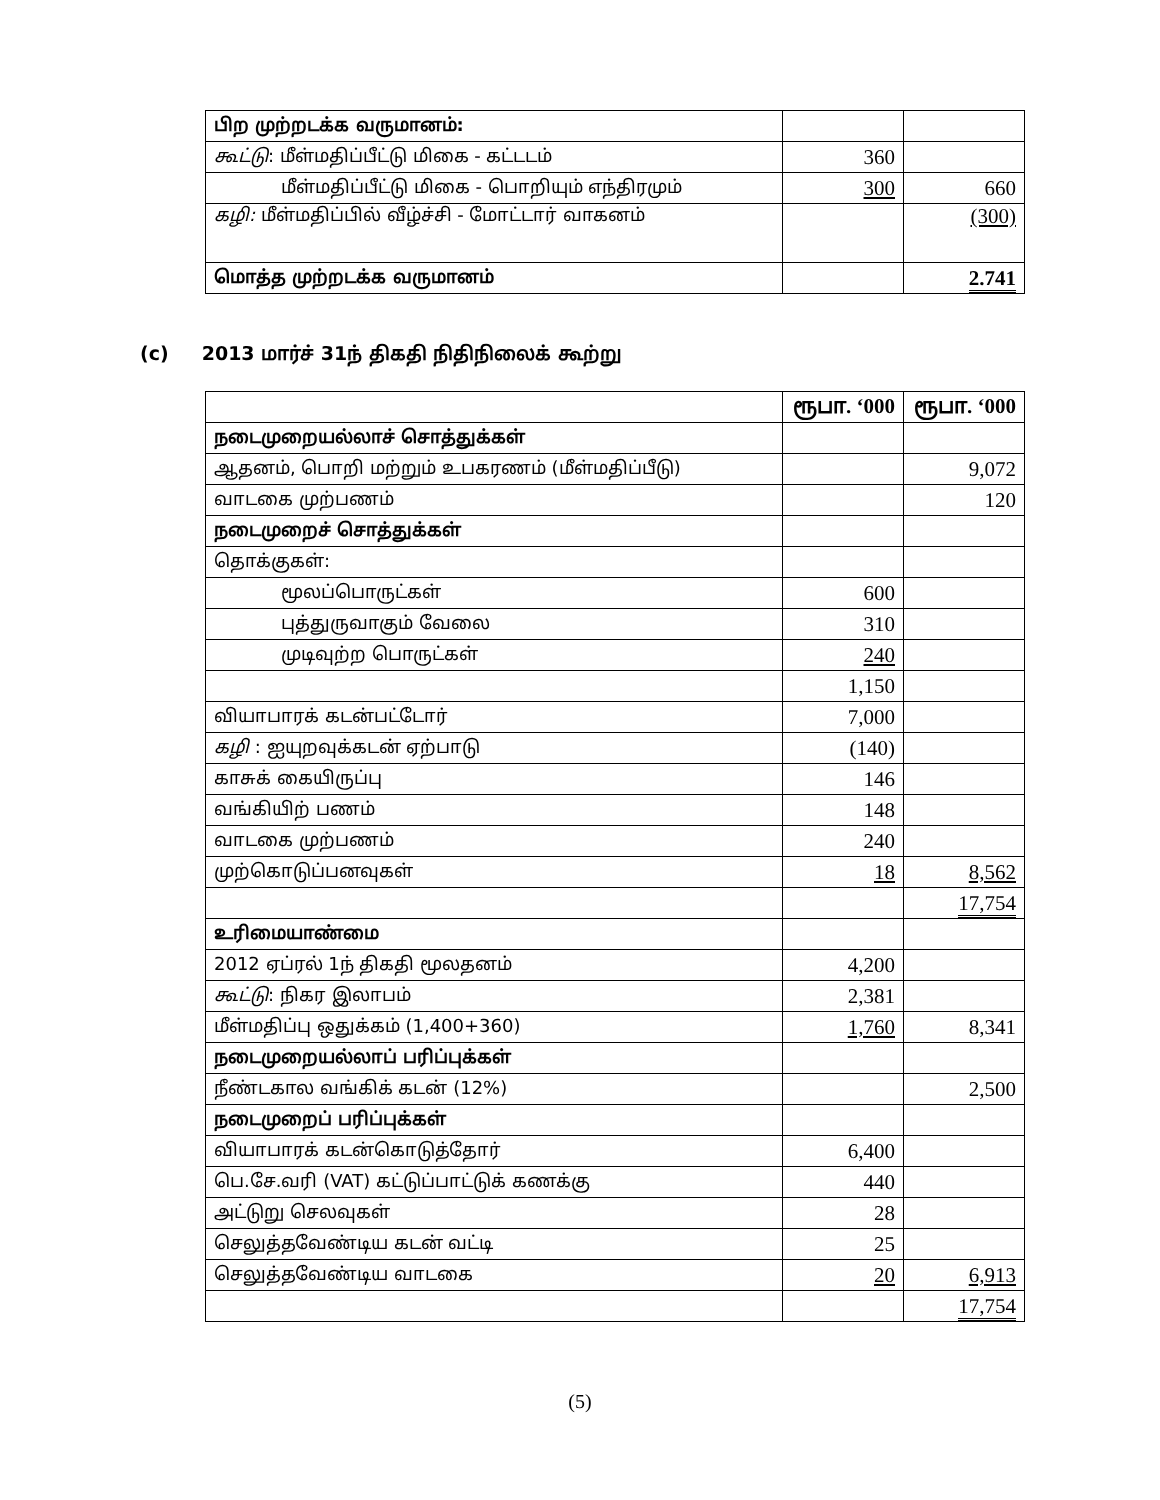| பிற முற்றடக்க வருமானம்: | | |
| கூட்டு : மீள்மதிப்பீட்டு மிகை - கட்டடம் | 360 | |
| மீள்மதிப்பீட்டு மிகை - பொறியும் எந்திரமும் | 300 | 660 |
| கழி: மீள்மதிப்பில் வீழ்ச்சி - மோட்டார் வாகனம் | | (300) |
| மொத்த முற்றடக்க வருமானம் | | 2.741 |
(c) 2013 மார்ச் 31ந் திகதி நிதிநிலைக் கூற்று
| | ரூபா. ‘000 | ரூபா. ‘000 |
| --- | --- | --- |
| நடைமுறையல்லாச் சொத்துக்கள் | | |
| ஆதனம், பொறி மற்றும் உபகரணம் (மீள்மதிப்பீடு) | | 9,072 |
| வாடகை முற்பணம் | | 120 |
| நடைமுறைச் சொத்துக்கள் | | |
| தொக்குகள்: | | |
| மூலப்பொருட்கள் | 600 | |
| புத்துருவாகும் வேலை | 310 | |
| முடிவுற்ற பொருட்கள் | 240 | |
| | 1,150 | |
| வியாபாரக் கடன்பட்டோர் | 7,000 | |
| கழி : ஐயுறவுக்கடன் ஏற்பாடு | (140) | |
| காசுக் கையிருப்பு | 146 | |
| வங்கியிற் பணம் | 148 | |
| வாடகை முற்பணம் | 240 | |
| முற்கொடுப்பனவுகள் | 18 | 8,562 |
| | | 17,754 |
| உரிமையாண்மை | | |
| 2012 ஏப்ரல் 1ந் திகதி மூலதனம் | 4,200 | |
| கூட்டு : நிகர இலாபம் | 2,381 | |
| மீள்மதிப்பு ஒதுக்கம் (1,400+360) | 1,760 | 8,341 |
| நடைமுறையல்லாப் பரிப்புக்கள் | | |
| நீண்டகால வங்கிக் கடன் (12%) | | 2,500 |
| நடைமுறைப் பரிப்புக்கள் | | |
| வியாபாரக் கடன்கொடுத்தோர் | 6,400 | |
| பெ.சே.வரி (VAT) கட்டுப்பாட்டுக் கணக்கு | 440 | |
| அட்டுறு செலவுகள் | 28 | |
| செலுத்தவேண்டிய கடன் வட்டி | 25 | |
| செலுத்தவேண்டிய வாடகை | 20 | 6,913 |
| | | 17,754 |
(5)